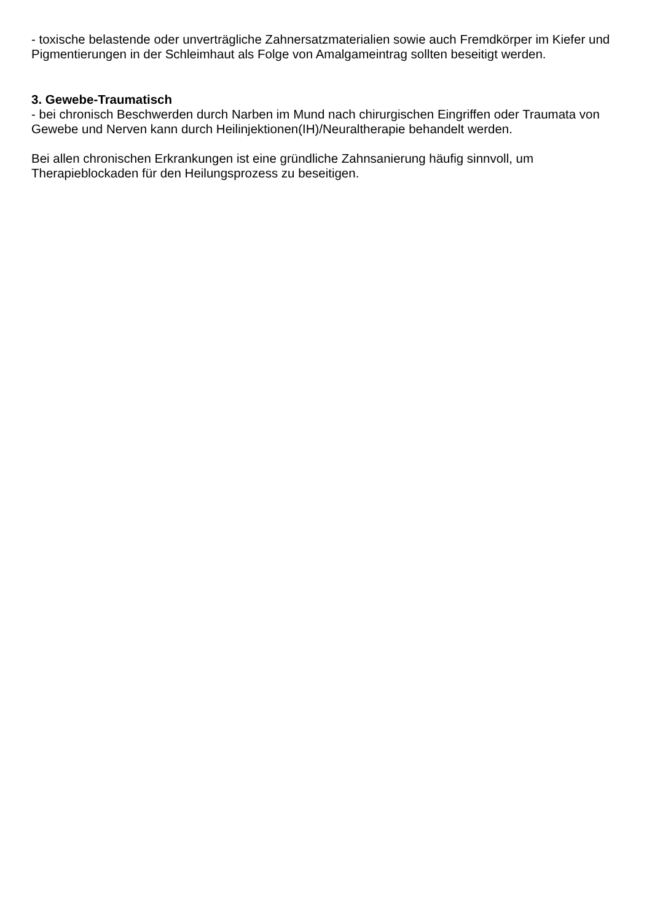- toxische belastende oder unverträgliche Zahnersatzmaterialien sowie auch Fremdkörper im Kiefer und Pigmentierungen in der Schleimhaut als Folge von Amalgameintrag sollten beseitigt werden.
3. Gewebe-Traumatisch
- bei chronisch Beschwerden durch Narben im Mund nach chirurgischen Eingriffen oder Traumata von Gewebe und Nerven kann durch Heilinjektionen(IH)/Neuraltherapie behandelt werden.
Bei allen chronischen Erkrankungen ist eine gründliche Zahnsanierung häufig sinnvoll, um Therapieblockaden für den Heilungsprozess zu beseitigen.